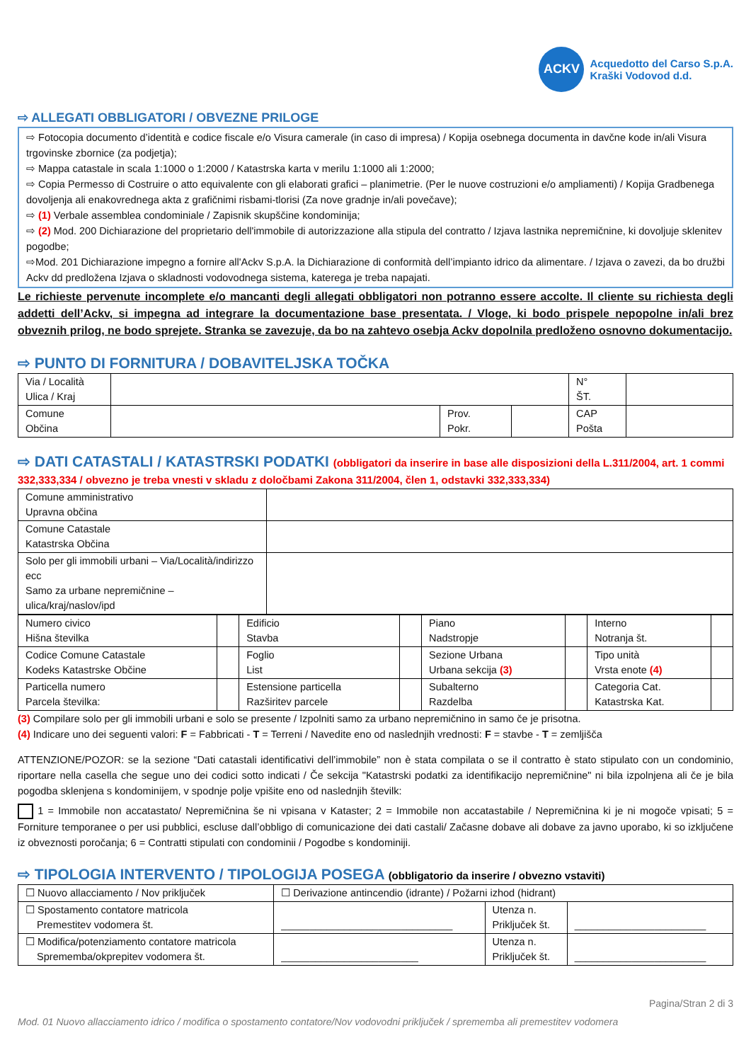ACKV
Acquedotto del Carso S.p.A.
Kraški Vodovod d.d.
⇨ ALLEGATI OBBLIGATORI / OBVEZNE PRILOGE
⇨ Fotocopia documento d’identità e codice fiscale e/o Visura camerale (in caso di impresa) / Kopija osebnega documenta in davčne kode in/ali Visura trgovinske zbornice (za podjetja);
⇨ Mappa catastale in scala 1:1000 o 1:2000 / Katastrska karta v merilu 1:1000 ali 1:2000;
⇨ Copia Permesso di Costruire o atto equivalente con gli elaborati grafici – planimetrie. (Per le nuove costruzioni e/o ampliamenti) / Kopija Gradbenega dovoljenja ali enakovrednega akta z grafičnimi risbami-tlorisi (Za nove gradnje in/ali povečave);
⇨ (1) Verbale assemblea condominiale / Zapisnik skupščine kondominija;
⇨ (2) Mod. 200 Dichiarazione del proprietario dell'immobile di autorizzazione alla stipula del contratto / Izjava lastnika nepremičnine, ki dovoljuje sklenitev pogodbe;
⇨Mod. 201 Dichiarazione impegno a fornire all'Ackv S.p.A. la Dichiarazione di conformità dell’impianto idrico da alimentare. / Izjava o zavezi, da bo družbi Ackv dd predložena Izjava o skladnosti vodovodnega sistema, katerega je treba napajati.
Le richieste pervenute incomplete e/o mancanti degli allegati obbligatori non potranno essere accolte. Il cliente su richiesta degli addetti dell’Ackv, si impegna ad integrare la documentazione base presentata. / Vloge, ki bodo prispele nepopolne in/ali brez obveznih prilog, ne bodo sprejete. Stranka se zavezuje, da bo na zahtevo osebja Ackv dopolnila predloženo osnovno dokumentacijo.
⇨ PUNTO DI FORNITURA / DOBAVITELJSKA TOČKA
| Via / Località Ulica / Kraj | | | | N° ŠT. | |
| Comune Občina | | Prov. Pokr. | | CAP Pošta | |
⇨ DATI CATASTALI / KATASTRSKI PODATKI (obbligatori da inserire in base alle disposizioni della L.311/2004, art. 1 commi 332,333,334 / obvezno je treba vnesti v skladu z določbami Zakona 311/2004, člen 1, odstavki 332,333,334)
| Comune amministrativo Upravna občina | |
| Comune Catastale Katastrska Občina | |
| Solo per gli immobili urbani – Via/Località/indirizzo ecc Samo za urbane nepremičnine – ulica/kraj/naslov/ipd | |
| Numero civico Hišna številka | | Edificio Stavba | | Piano Nadstropje | | Interno Notranja št. | |
| Codice Comune Catastale Kodeks Katastrske Občine | | Foglio List | | Sezione Urbana Urbana sekcija (3) | | Tipo unità Vrsta enote (4) | |
| Particella numero Parcela številka: | | Estensione particella Razširitev parcele | | Subalterno Razdelba | | Categoria Cat. Katastrska Kat. | |
(3) Compilare solo per gli immobili urbani e solo se presente / Izpolniti samo za urbano nepremičnino in samo če je prisotna.
(4) Indicare uno dei seguenti valori: F = Fabbricati - T = Terreni / Navedite eno od naslednjih vrednosti: F = stavbe - T = zemljišča
ATTENZIONE/POZOR: se la sezione “Dati catastali identificativi dell’immobile” non è stata compilata o se il contratto è stato stipulato con un condominio, riportare nella casella che segue uno dei codici sotto indicati / Če sekcija "Katastrski podatki za identifikacijo nepremičnine" ni bila izpolnjena ali če je bila pogodba sklenjena s kondominijem, v spodnje polje vpišite eno od naslednjih številk:
1 = Immobile non accatastato/ Nepremičnina še ni vpisana v Kataster; 2 = Immobile non accatastabile / Nepremičnina ki je ni mogoče vpisati; 5 = Forniture temporanee o per usi pubblici, escluse dall’obbligo di comunicazione dei dati castali/ Začasne dobave ali dobave za javno uporabo, ki so izključene iz obveznosti poročanja; 6 = Contratti stipulati con condominii / Pogodbe s kondominiji.
⇨ TIPOLOGIA INTERVENTO / TIPOLOGIJA POSEGA (obbligatorio da inserire / obvezno vstaviti)
| ☐ Nuovo allacciamento / Nov priključek | | ☐ Derivazione antincendio (idrante) / Požarni izhod (hidrant) | | |
| ☐ Spostamento contatore matricola Premestitev vodomera št. | ______________________________ | | Utenza n. Priključek št. | _______________________ |
| ☐ Modifica/potenziamento contatore matricola Spremembа/okprepitev vodomera št. | | ________________________ | Utenza n. Priključek št. | _______________________ |
Pagina/Stran 2 di 3
Mod. 01 Nuovo allacciamento idrico / modifica o spostamento contatore/Nov vodovodni priključek / sprememba ali premestitev vodomera